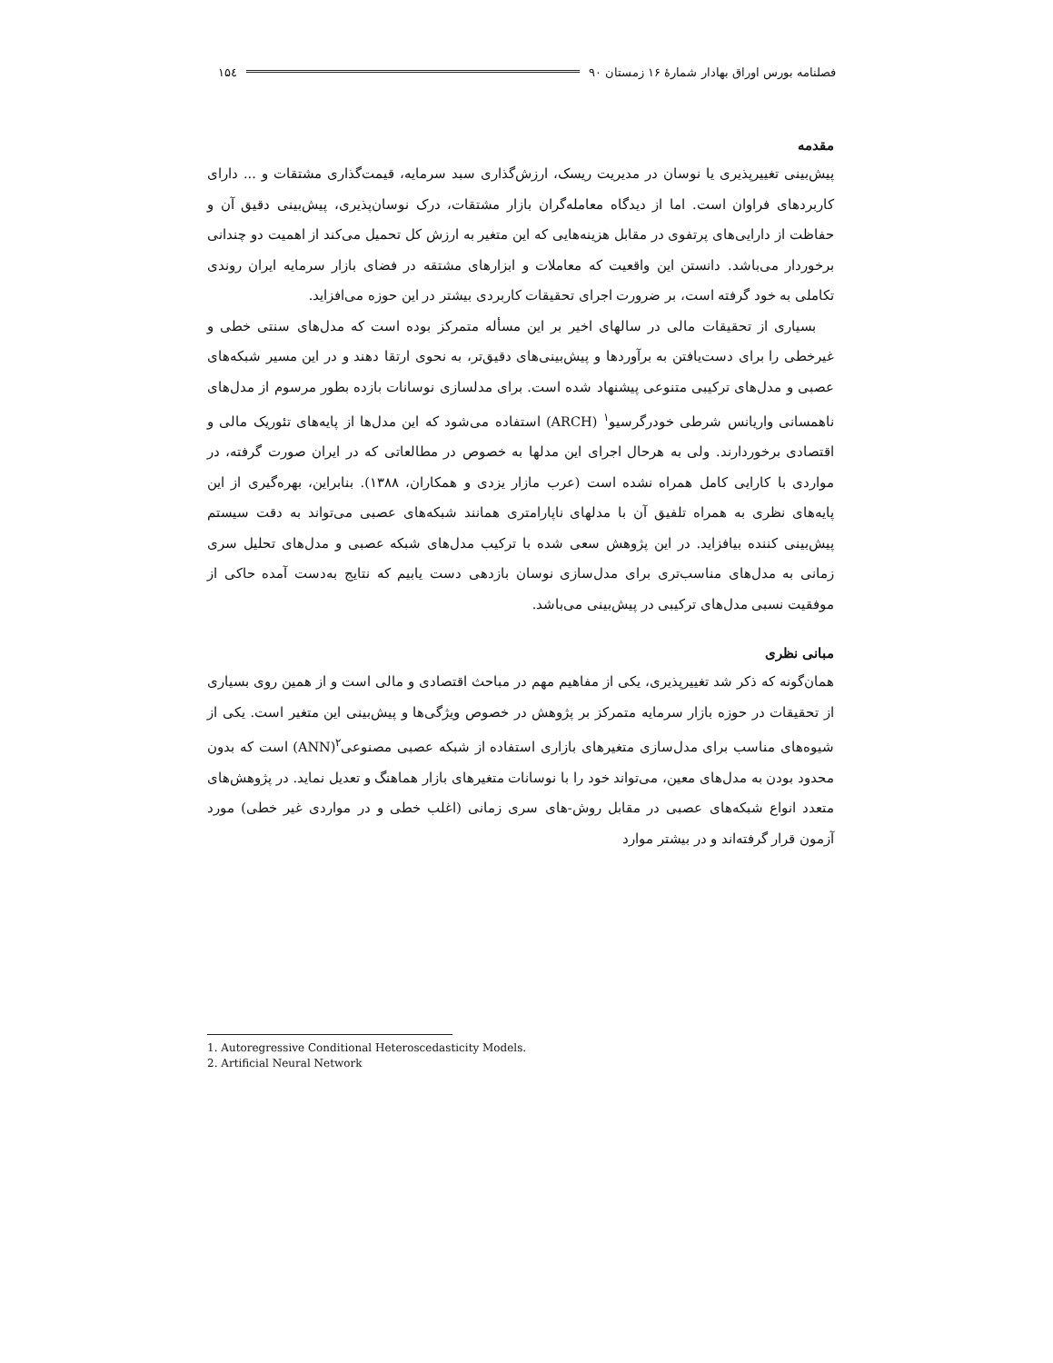فصلنامه بورس اوراق بهادار شمارهٔ ۱۶ زمستان ۹۰ ۱۵٤
مقدمه
پیش‌بینی تغییرپذیری یا نوسان در مدیریت ریسک، ارزش‌گذاری سبد سرمایه، قیمت‌گذاری مشتقات و ... دارای کاربردهای فراوان است. اما از دیدگاه معامله‌گران بازار مشتقات، درک نوسان‌پذیری، پیش‌بینی دقیق آن و حفاظت از دارایی‌های پرتفوی در مقابل هزینه‌هایی که این متغیر به ارزش کل تحمیل می‌کند از اهمیت دو چندانی برخوردار می‌باشد. دانستن این واقعیت که معاملات و ابزارهای مشتقه در فضای بازار سرمایه ایران روندی تکاملی به خود گرفته است، بر ضرورت اجرای تحقیقات کاربردی بیشتر در این حوزه می‌افزاید.
بسیاری از تحقیقات مالی در سالهای اخیر بر این مسأله متمرکز بوده است که مدل‌های سنتی خطی و غیرخطی را برای دست‌یافتن به برآوردها و پیش‌بینی‌های دقیق‌تر، به نحوی ارتقا دهند و در این مسیر شبکه‌های عصبی و مدل‌های ترکیبی متنوعی پیشنهاد شده است. برای مدلسازی نوسانات بازده بطور مرسوم از مدل‌های ناهمسانی واریانس شرطی خودرگرسیو<sup>۱</sup> (ARCH) استفاده می‌شود که این مدل‌ها از پایه‌های تئوریک مالی و اقتصادی برخوردارند. ولی به هرحال اجرای این مدلها به خصوص در مطالعاتی که در ایران صورت گرفته، در مواردی با کارایی کامل همراه نشده است (عرب مازار یزدی و همکاران، ۱۳۸۸). بنابراین، بهره‌گیری از این پایه‌های نظری به همراه تلفیق آن با مدلهای ناپارامتری همانند شبکه‌های عصبی می‌تواند به دقت سیستم پیش‌بینی کننده بیافزاید. در این پژوهش سعی شده با ترکیب مدل‌های شبکه عصبی و مدل‌های تحلیل سری زمانی به مدل‌های مناسب‌تری برای مدل‌سازی نوسان بازدهی دست یابیم که نتایج به‌دست آمده حاکی از موفقیت نسبی مدل‌های ترکیبی در پیش‌بینی می‌باشد.
مبانی نظری
همان‌گونه که ذکر شد تغییرپذیری، یکی از مفاهیم مهم در مباحث اقتصادی و مالی است و از همین روی بسیاری از تحقیقات در حوزه بازار سرمایه متمرکز بر پژوهش در خصوص ویژگی‌ها و پیش‌بینی این متغیر است. یکی از شیوه‌های مناسب برای مدل‌سازی متغیرهای بازاری استفاده از شبکه عصبی مصنوعی<sup>۲</sup>(ANN) است که بدون محدود بودن به مدل‌های معین، می‌تواند خود را با نوسانات متغیرهای بازار هماهنگ و تعدیل نماید. در پژوهش‌های متعدد انواع شبکه‌های عصبی در مقابل روش-های سری زمانی (اغلب خطی و در مواردی غیر خطی) مورد آزمون قرار گرفته‌اند و در بیشتر موارد
1. Autoregressive Conditional Heteroscedasticity Models.
2. Artificial Neural Network